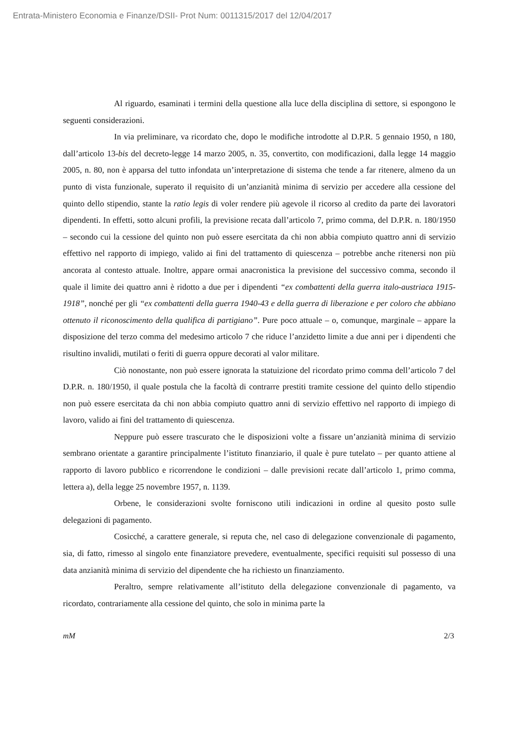Entrata-Ministero Economia e Finanze/DSII- Prot Num: 0011315/2017 del 12/04/2017
Al riguardo, esaminati i termini della questione alla luce della disciplina di settore, si espongono le seguenti considerazioni.
In via preliminare, va ricordato che, dopo le modifiche introdotte al D.P.R. 5 gennaio 1950, n 180, dall’articolo 13-bis del decreto-legge 14 marzo 2005, n. 35, convertito, con modificazioni, dalla legge 14 maggio 2005, n. 80, non è apparsa del tutto infondata un’interpretazione di sistema che tende a far ritenere, almeno da un punto di vista funzionale, superato il requisito di un’anzianità minima di servizio per accedere alla cessione del quinto dello stipendio, stante la ratio legis di voler rendere più agevole il ricorso al credito da parte dei lavoratori dipendenti. In effetti, sotto alcuni profili, la previsione recata dall’articolo 7, primo comma, del D.P.R. n. 180/1950 – secondo cui la cessione del quinto non può essere esercitata da chi non abbia compiuto quattro anni di servizio effettivo nel rapporto di impiego, valido ai fini del trattamento di quiescenza – potrebbe anche ritenersi non più ancorata al contesto attuale. Inoltre, appare ormai anacronistica la previsione del successivo comma, secondo il quale il limite dei quattro anni è ridotto a due per i dipendenti “ex combattenti della guerra italo-austriaca 1915-1918”, nonché per gli “ex combattenti della guerra 1940-43 e della guerra di liberazione e per coloro che abbiano ottenuto il riconoscimento della qualifica di partigiano”. Pure poco attuale – o, comunque, marginale – appare la disposizione del terzo comma del medesimo articolo 7 che riduce l’anzidetto limite a due anni per i dipendenti che risultino invalidi, mutilati o feriti di guerra oppure decorati al valor militare.
Ciò nonostante, non può essere ignorata la statuizione del ricordato primo comma dell’articolo 7 del D.P.R. n. 180/1950, il quale postula che la facoltà di contrarre prestiti tramite cessione del quinto dello stipendio non può essere esercitata da chi non abbia compiuto quattro anni di servizio effettivo nel rapporto di impiego di lavoro, valido ai fini del trattamento di quiescenza.
Neppure può essere trascurato che le disposizioni volte a fissare un’anzianità minima di servizio sembrano orientate a garantire principalmente l’istituto finanziario, il quale è pure tutelato – per quanto attiene al rapporto di lavoro pubblico e ricorrendone le condizioni – dalle previsioni recate dall’articolo 1, primo comma, lettera a), della legge 25 novembre 1957, n. 1139.
Orbene, le considerazioni svolte forniscono utili indicazioni in ordine al quesito posto sulle delegazioni di pagamento.
Cosicché, a carattere generale, si reputa che, nel caso di delegazione convenzionale di pagamento, sia, di fatto, rimesso al singolo ente finanziatore prevedere, eventualmente, specifici requisiti sul possesso di una data anzianità minima di servizio del dipendente che ha richiesto un finanziamento.
Peraltro, sempre relativamente all’istituto della delegazione convenzionale di pagamento, va ricordato, contrariamente alla cessione del quinto, che solo in minima parte la
mM 2/3